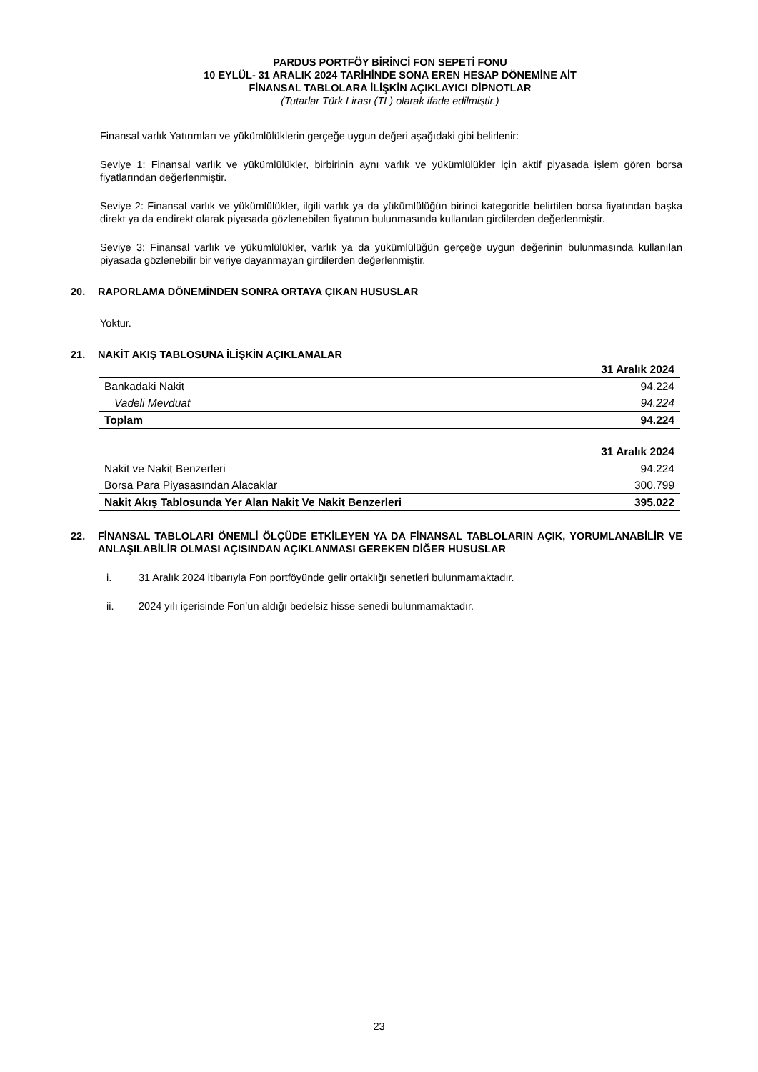PARDUS PORTFÖY BİRİNCİ FON SEPETİ FONU
10 EYLÜL- 31 ARALIK 2024 TARİHİNDE SONA EREN HESAP DÖNEMİNE AİT
FİNANSAL TABLOLARA İLİŞKİN AÇIKLAYICI DİPNOTLAR
(Tutarlar Türk Lirası (TL) olarak ifade edilmiştir.)
Finansal varlık Yatırımları ve yükümlülüklerin gerçeğe uygun değeri aşağıdaki gibi belirlenir:
Seviye 1: Finansal varlık ve yükümlülükler, birbirinin aynı varlık ve yükümlülükler için aktif piyasada işlem gören borsa fiyatlarından değerlenmiştir.
Seviye 2: Finansal varlık ve yükümlülükler, ilgili varlık ya da yükümlülüğün birinci kategoride belirtilen borsa fiyatından başka direkt ya da endirekt olarak piyasada gözlenebilen fiyatının bulunmasında kullanılan girdilerden değerlenmiştir.
Seviye 3: Finansal varlık ve yükümlülükler, varlık ya da yükümlülüğün gerçeğe uygun değerinin bulunmasında kullanılan piyasada gözlenebilir bir veriye dayanmayan girdilerden değerlenmiştir.
20. RAPORLAMA DÖNEMİNDEN SONRA ORTAYA ÇIKAN HUSUSLAR
Yoktur.
21. NAKİT AKIŞ TABLOSUNA İLİŞKİN AÇIKLAMALAR
| | 31 Aralık 2024 |
| --- | --- |
| Bankadaki Nakit | 94.224 |
| Vadeli Mevduat | 94.224 |
| Toplam | 94.224 |
| | 31 Aralık 2024 |
| --- | --- |
| Nakit ve Nakit Benzerleri | 94.224 |
| Borsa Para Piyasasından Alacaklar | 300.799 |
| Nakit Akış Tablosunda Yer Alan Nakit Ve Nakit Benzerleri | 395.022 |
22. FİNANSAL TABLOLARI ÖNEMLİ ÖLÇÜDE ETKİLEYEN YA DA FİNANSAL TABLOLARIN AÇIK, YORUMLANABİLİR VE ANLAŞILABİLİR OLMASI AÇISINDAN AÇIKLANMASI GEREKEN DİĞER HUSUSLAR
i. 31 Aralık 2024 itibarıyla Fon portföyünde gelir ortaklığı senetleri bulunmamaktadır.
ii. 2024 yılı içerisinde Fon’un aldığı bedelsiz hisse senedi bulunmamaktadır.
23